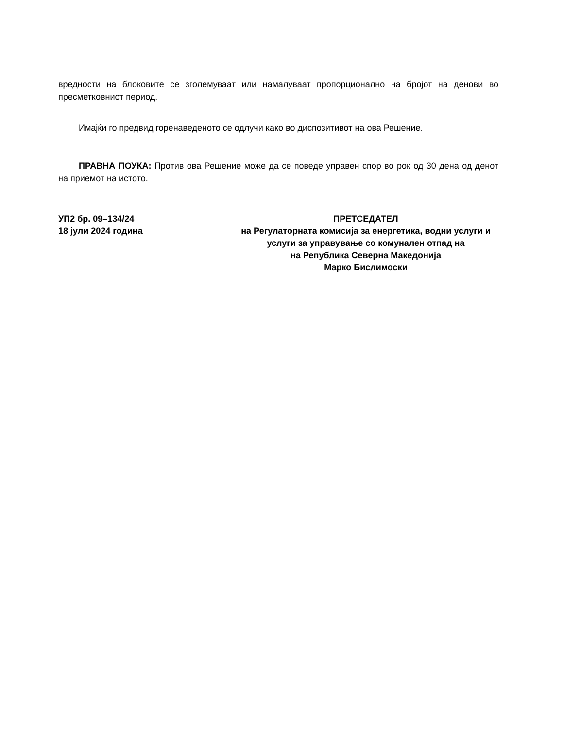вредности на блоковите се зголемуваат или намалуваат пропорционално на бројот на денови во пресметковниот период.
Имајќи го предвид горенаведеното се одлучи како во диспозитивот на ова Решение.
ПРАВНА ПОУКА: Против ова Решение може да се поведе управен спор во рок од 30 дена од денот на приемот на истото.
УП2 бр. 09–134/24
18 јули 2024 година
ПРЕТСЕДАТЕЛ
на Регулаторната комисија за енергетика, водни услуги и
услуги за управување со комунален отпад на
на Република Северна Македонија
Марко Бислимоски